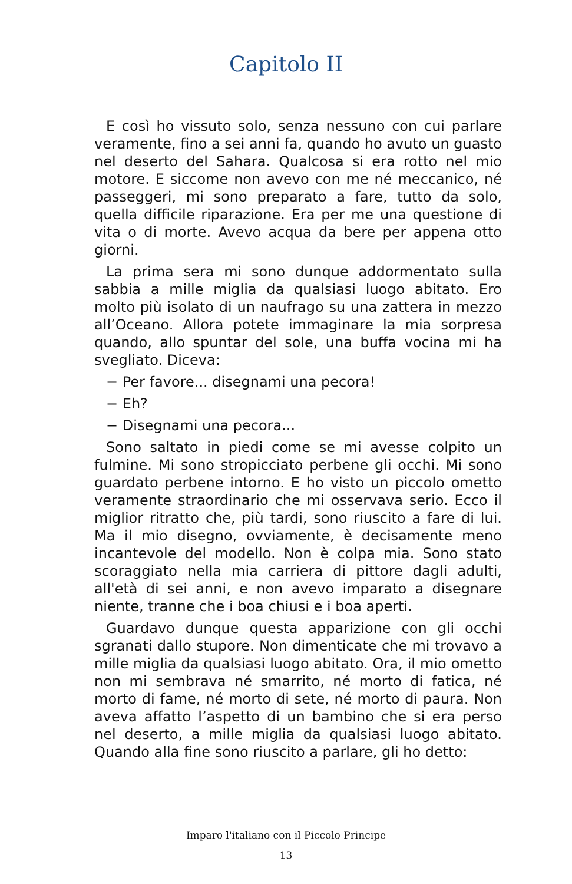Capitolo II
E così ho vissuto solo, senza nessuno con cui parlare veramente, fino a sei anni fa, quando ho avuto un guasto nel deserto del Sahara. Qualcosa si era rotto nel mio motore. E siccome non avevo con me né meccanico, né passeggeri, mi sono preparato a fare, tutto da solo, quella difficile riparazione. Era per me una questione di vita o di morte. Avevo acqua da bere per appena otto giorni.
La prima sera mi sono dunque addormentato sulla sabbia a mille miglia da qualsiasi luogo abitato. Ero molto più isolato di un naufrago su una zattera in mezzo all’Oceano. Allora potete immaginare la mia sorpresa quando, allo spuntar del sole, una buffa vocina mi ha svegliato. Diceva:
− Per favore... disegnami una pecora!
− Eh?
− Disegnami una pecora...
Sono saltato in piedi come se mi avesse colpito un fulmine. Mi sono stropicciato perbene gli occhi. Mi sono guardato perbene intorno. E ho visto un piccolo ometto veramente straordinario che mi osservava serio. Ecco il miglior ritratto che, più tardi, sono riuscito a fare di lui. Ma il mio disegno, ovviamente, è decisamente meno incantevole del modello. Non è colpa mia. Sono stato scoraggiato nella mia carriera di pittore dagli adulti, all'età di sei anni, e non avevo imparato a disegnare niente, tranne che i boa chiusi e i boa aperti.
Guardavo dunque questa apparizione con gli occhi sgranati dallo stupore. Non dimenticate che mi trovavo a mille miglia da qualsiasi luogo abitato. Ora, il mio ometto non mi sembrava né smarrito, né morto di fatica, né morto di fame, né morto di sete, né morto di paura. Non aveva affatto l’aspetto di un bambino che si era perso nel deserto, a mille miglia da qualsiasi luogo abitato. Quando alla fine sono riuscito a parlare, gli ho detto:
Imparo l'italiano con il Piccolo Principe
13